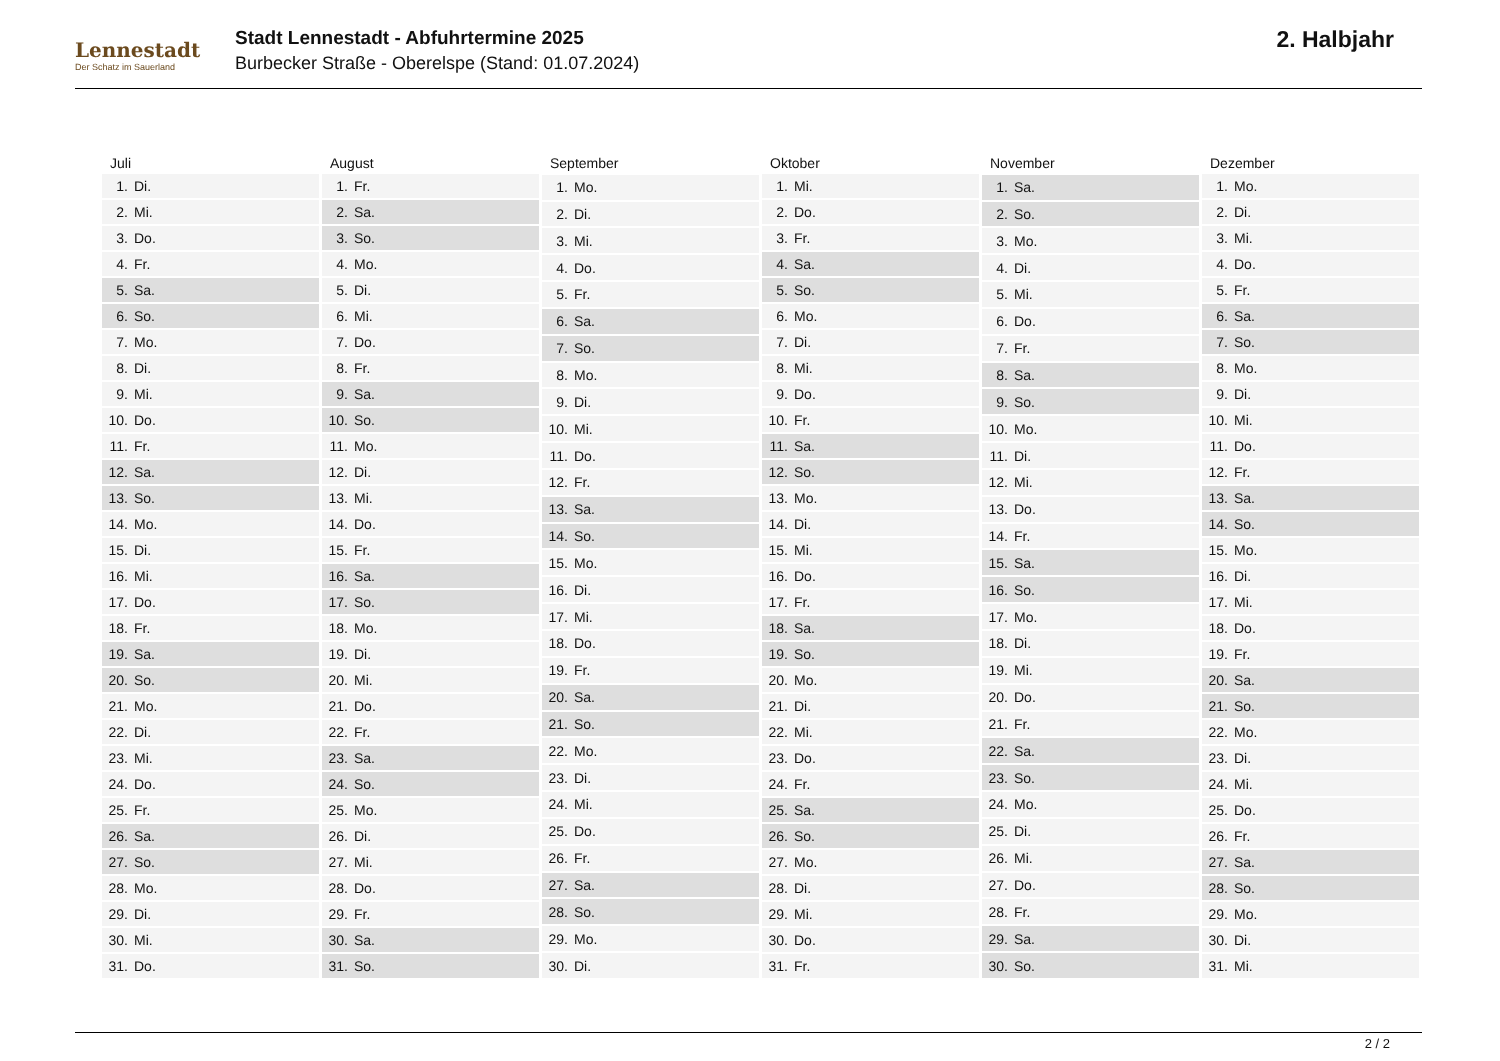Lennestadt
Der Schatz im Sauerland
Stadt Lennestadt - Abfuhrtermine 2025
Burbecker Straße - Oberelspe (Stand: 01.07.2024)
2. Halbjahr
| Juli | |
| --- | --- |
| 1. | Di. |
| 2. | Mi. |
| 3. | Do. |
| 4. | Fr. |
| 5. | Sa. |
| 6. | So. |
| 7. | Mo. |
| 8. | Di. |
| 9. | Mi. |
| 10. | Do. |
| 11. | Fr. |
| 12. | Sa. |
| 13. | So. |
| 14. | Mo. |
| 15. | Di. |
| 16. | Mi. |
| 17. | Do. |
| 18. | Fr. |
| 19. | Sa. |
| 20. | So. |
| 21. | Mo. |
| 22. | Di. |
| 23. | Mi. |
| 24. | Do. |
| 25. | Fr. |
| 26. | Sa. |
| 27. | So. |
| 28. | Mo. |
| 29. | Di. |
| 30. | Mi. |
| 31. | Do. |
| August | |
| --- | --- |
| 1. | Fr. |
| 2. | Sa. |
| 3. | So. |
| 4. | Mo. |
| 5. | Di. |
| 6. | Mi. |
| 7. | Do. |
| 8. | Fr. |
| 9. | Sa. |
| 10. | So. |
| 11. | Mo. |
| 12. | Di. |
| 13. | Mi. |
| 14. | Do. |
| 15. | Fr. |
| 16. | Sa. |
| 17. | So. |
| 18. | Mo. |
| 19. | Di. |
| 20. | Mi. |
| 21. | Do. |
| 22. | Fr. |
| 23. | Sa. |
| 24. | So. |
| 25. | Mo. |
| 26. | Di. |
| 27. | Mi. |
| 28. | Do. |
| 29. | Fr. |
| 30. | Sa. |
| 31. | So. |
| September | |
| --- | --- |
| 1. | Mo. |
| 2. | Di. |
| 3. | Mi. |
| 4. | Do. |
| 5. | Fr. |
| 6. | Sa. |
| 7. | So. |
| 8. | Mo. |
| 9. | Di. |
| 10. | Mi. |
| 11. | Do. |
| 12. | Fr. |
| 13. | Sa. |
| 14. | So. |
| 15. | Mo. |
| 16. | Di. |
| 17. | Mi. |
| 18. | Do. |
| 19. | Fr. |
| 20. | Sa. |
| 21. | So. |
| 22. | Mo. |
| 23. | Di. |
| 24. | Mi. |
| 25. | Do. |
| 26. | Fr. |
| 27. | Sa. |
| 28. | So. |
| 29. | Mo. |
| 30. | Di. |
| Oktober | |
| --- | --- |
| 1. | Mi. |
| 2. | Do. |
| 3. | Fr. |
| 4. | Sa. |
| 5. | So. |
| 6. | Mo. |
| 7. | Di. |
| 8. | Mi. |
| 9. | Do. |
| 10. | Fr. |
| 11. | Sa. |
| 12. | So. |
| 13. | Mo. |
| 14. | Di. |
| 15. | Mi. |
| 16. | Do. |
| 17. | Fr. |
| 18. | Sa. |
| 19. | So. |
| 20. | Mo. |
| 21. | Di. |
| 22. | Mi. |
| 23. | Do. |
| 24. | Fr. |
| 25. | Sa. |
| 26. | So. |
| 27. | Mo. |
| 28. | Di. |
| 29. | Mi. |
| 30. | Do. |
| 31. | Fr. |
| November | |
| --- | --- |
| 1. | Sa. |
| 2. | So. |
| 3. | Mo. |
| 4. | Di. |
| 5. | Mi. |
| 6. | Do. |
| 7. | Fr. |
| 8. | Sa. |
| 9. | So. |
| 10. | Mo. |
| 11. | Di. |
| 12. | Mi. |
| 13. | Do. |
| 14. | Fr. |
| 15. | Sa. |
| 16. | So. |
| 17. | Mo. |
| 18. | Di. |
| 19. | Mi. |
| 20. | Do. |
| 21. | Fr. |
| 22. | Sa. |
| 23. | So. |
| 24. | Mo. |
| 25. | Di. |
| 26. | Mi. |
| 27. | Do. |
| 28. | Fr. |
| 29. | Sa. |
| 30. | So. |
| Dezember | |
| --- | --- |
| 1. | Mo. |
| 2. | Di. |
| 3. | Mi. |
| 4. | Do. |
| 5. | Fr. |
| 6. | Sa. |
| 7. | So. |
| 8. | Mo. |
| 9. | Di. |
| 10. | Mi. |
| 11. | Do. |
| 12. | Fr. |
| 13. | Sa. |
| 14. | So. |
| 15. | Mo. |
| 16. | Di. |
| 17. | Mi. |
| 18. | Do. |
| 19. | Fr. |
| 20. | Sa. |
| 21. | So. |
| 22. | Mo. |
| 23. | Di. |
| 24. | Mi. |
| 25. | Do. |
| 26. | Fr. |
| 27. | Sa. |
| 28. | So. |
| 29. | Mo. |
| 30. | Di. |
| 31. | Mi. |
2 / 2